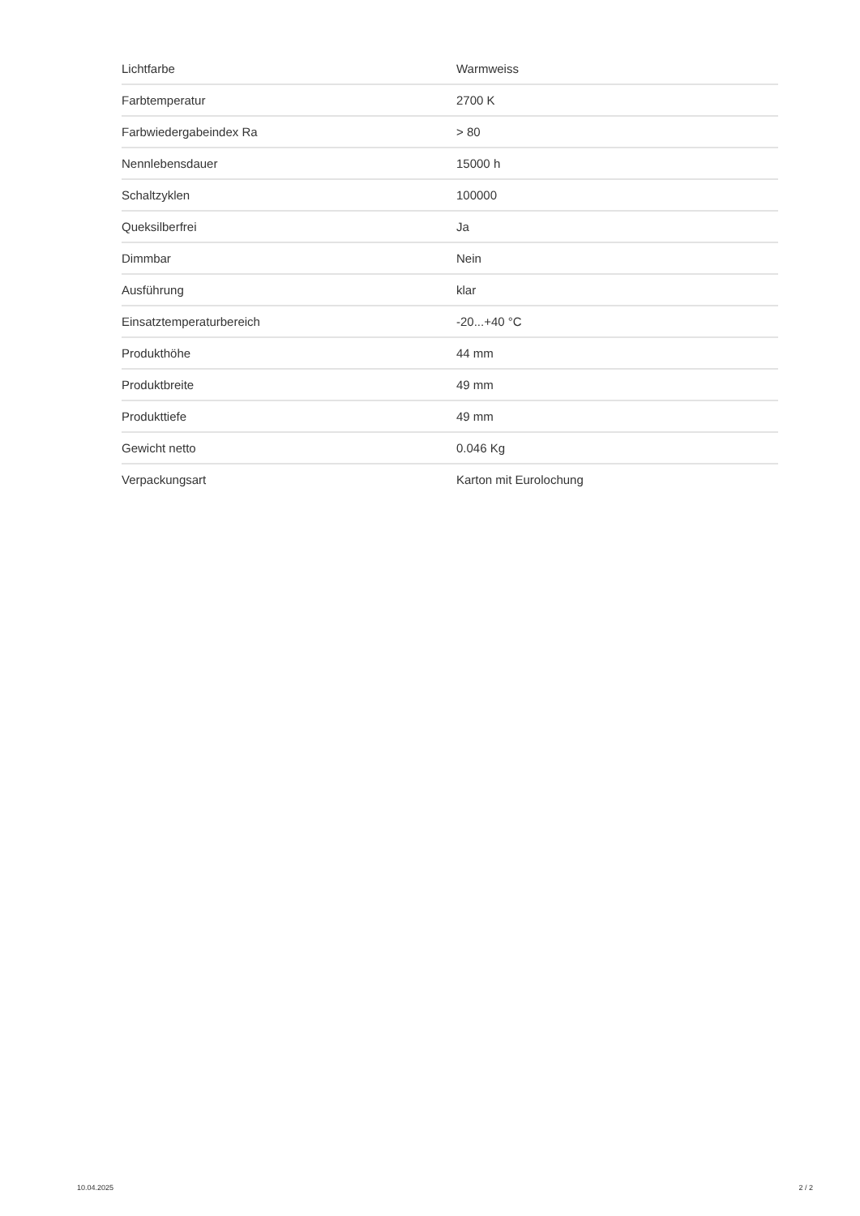| Lichtfarbe | Warmweiss |
| Farbtemperatur | 2700 K |
| Farbwiedergabeindex Ra | > 80 |
| Nennlebensdauer | 15000 h |
| Schaltzyklen | 100000 |
| Queksilberfrei | Ja |
| Dimmbar | Nein |
| Ausführung | klar |
| Einsatztemperaturbereich | -20...+40 °C |
| Produkthöhe | 44 mm |
| Produktbreite | 49 mm |
| Produkttiefe | 49 mm |
| Gewicht netto | 0.046 Kg |
| Verpackungsart | Karton mit Eurolochung |
10.04.2025 2 / 2